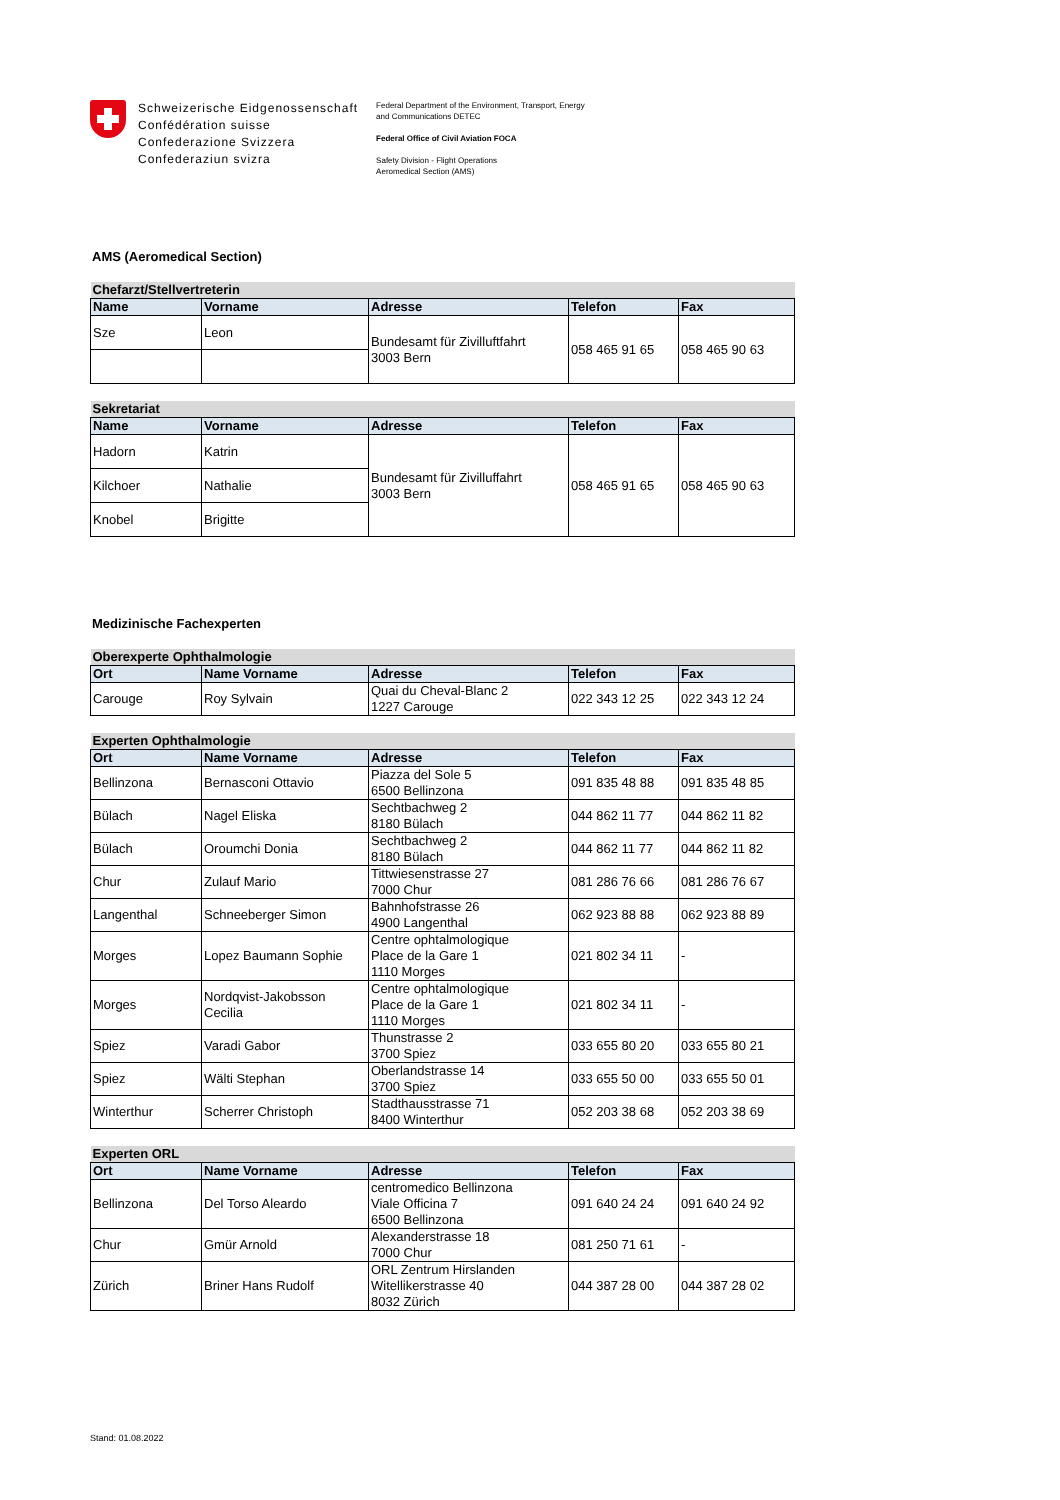Schweizerische Eidgenossenschaft
Confédération suisse
Confederazione Svizzera
Confederaziun svizra
Federal Department of the Environment, Transport, Energy
and Communications DETEC
Federal Office of Civil Aviation FOCA
Safety Division - Flight Operations
Aeromedical Section (AMS)
AMS (Aeromedical Section)
| Chefarzt/Stellvertreterin | | | | |
| --- | --- | --- | --- | --- |
| Name | Vorname | Adresse | Telefon | Fax |
| Sze | Leon | Bundesamt für Zivilluftfahrt 3003 Bern | 058 465 91 65 | 058 465 90 63 |
| Sekretariat | | | | |
| --- | --- | --- | --- | --- |
| Name | Vorname | Adresse | Telefon | Fax |
| Hadorn | Katrin | Bundesamt für Zivilluffahrt 3003 Bern | 058 465 91 65 | 058 465 90 63 |
| Kilchoer | Nathalie | | | |
| Knobel | Brigitte | | | |
Medizinische Fachexperten
| Oberexperte Ophthalmologie | | | | |
| --- | --- | --- | --- | --- |
| Ort | Name Vorname | Adresse | Telefon | Fax |
| Carouge | Roy Sylvain | Quai du Cheval-Blanc 2 1227 Carouge | 022 343 12 25 | 022 343 12 24 |
| Experten Ophthalmologie | | | | |
| --- | --- | --- | --- | --- |
| Ort | Name Vorname | Adresse | Telefon | Fax |
| Bellinzona | Bernasconi Ottavio | Piazza del Sole 5 6500 Bellinzona | 091 835 48 88 | 091 835 48 85 |
| Bülach | Nagel Eliska | Sechtbachweg 2 8180 Bülach | 044 862 11 77 | 044 862 11 82 |
| Bülach | Oroumchi Donia | Sechtbachweg 2 8180 Bülach | 044 862 11 77 | 044 862 11 82 |
| Chur | Zulauf Mario | Tittwiesenstrasse 27 7000 Chur | 081 286 76 66 | 081 286 76 67 |
| Langenthal | Schneeberger Simon | Bahnhofstrasse 26 4900 Langenthal | 062 923 88 88 | 062 923 88 89 |
| Morges | Lopez Baumann Sophie | Centre ophtalmologique Place de la Gare 1 1110 Morges | 021 802 34 11 | - |
| Morges | Nordqvist-Jakobsson Cecilia | Centre ophtalmologique Place de la Gare 1 1110 Morges | 021 802 34 11 | - |
| Spiez | Varadi Gabor | Thunstrasse 2 3700 Spiez | 033 655 80 20 | 033 655 80 21 |
| Spiez | Wälti Stephan | Oberlandstrasse 14 3700 Spiez | 033 655 50 00 | 033 655 50 01 |
| Winterthur | Scherrer Christoph | Stadthausstrasse 71 8400 Winterthur | 052 203 38 68 | 052 203 38 69 |
| Experten ORL | | | | |
| --- | --- | --- | --- | --- |
| Ort | Name Vorname | Adresse | Telefon | Fax |
| Bellinzona | Del Torso Aleardo | centromedico Bellinzona Viale Officina 7 6500 Bellinzona | 091 640 24 24 | 091 640 24 92 |
| Chur | Gmür Arnold | Alexanderstrasse 18 7000 Chur | 081 250 71 61 | - |
| Zürich | Briner Hans Rudolf | ORL Zentrum Hirslanden Witellikerstrasse 40 8032 Zürich | 044 387 28 00 | 044 387 28 02 |
Stand: 01.08.2022